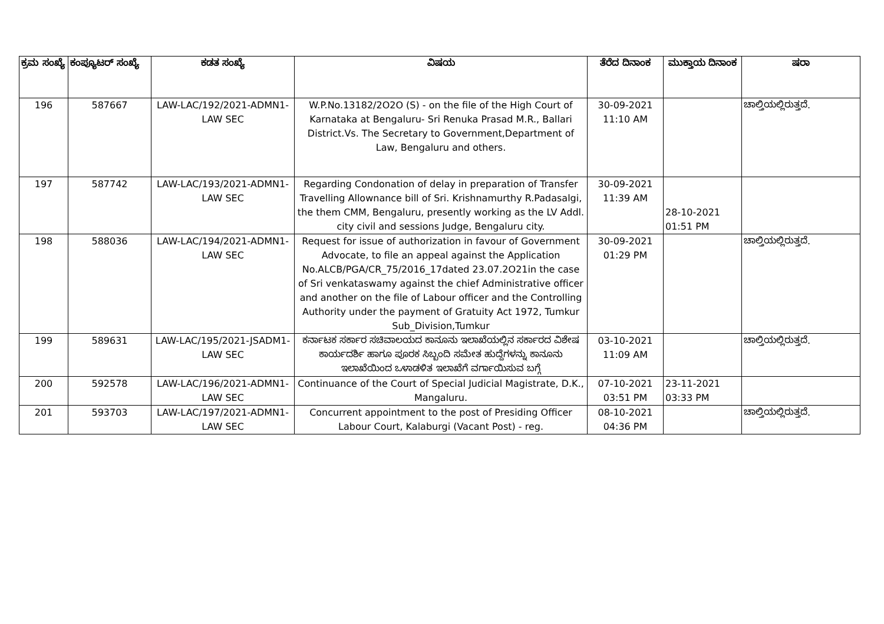| ಕ್ರಮ ಸಂಖ್ಯೆ | ಕಂಪ್ಯೂಟರ್ ಸಂಖ್ಯೆ | ಕಡತ ಸಂಖ್ಯೆ | ವಿಷಯ | ತೆರೆದ ದಿನಾಂಕ | ಮುಕ್ತಾಯ ದಿನಾಂಕ | ಷರಾ |
| --- | --- | --- | --- | --- | --- | --- |
| 196 | 587667 | LAW-LAC/192/2021-ADMN1-LAW SEC | W.P.No.13182/2O2O (S) - on the file of the High Court of Karnataka at Bengaluru- Sri Renuka Prasad M.R., Ballari District.Vs. The Secretary to Government,Department of Law, Bengaluru and others. | 30-09-2021 11:10 AM | | ಚಾಲ್ತಿಯಲ್ಲಿರುತ್ತದೆ. |
| 197 | 587742 | LAW-LAC/193/2021-ADMN1-LAW SEC | Regarding Condonation of delay in preparation of Transfer Travelling Allownance bill of Sri. Krishnamurthy R.Padasalgi, the them CMM, Bengaluru, presently working as the LV Addl. city civil and sessions Judge, Bengaluru city. | 30-09-2021 11:39 AM | 28-10-2021 01:51 PM | |
| 198 | 588036 | LAW-LAC/194/2021-ADMN1-LAW SEC | Request for issue of authorization in favour of Government Advocate, to file an appeal against the Application No.ALCB/PGA/CR_75/2016_17dated 23.07.2O21in the case of Sri venkataswamy against the chief Administrative officer and another on the file of Labour officer and the Controlling Authority under the payment of Gratuity Act 1972, Tumkur Sub_Division,Tumkur | 30-09-2021 01:29 PM | | ಚಾಲ್ತಿಯಲ್ಲಿರುತ್ತದೆ. |
| 199 | 589631 | LAW-LAC/195/2021-JSADM1-LAW SEC | ಕರ್ನಾಟಕ ಸರ್ಕಾರ ಸಚಿವಾಲಯದ ಕಾನೂನು ಇಲಾಖೆಯಲ್ಲಿನ ಸರ್ಕಾರದ ವಿಶೇಷ ಕಾರ್ಯದರ್ಶಿ ಹಾಗೂ ಪೂರಕ ಸಿಬ್ಬಂದಿ ಸಮೇತ ಹುದ್ದೆಗಳನ್ನು ಕಾನೂನು ಇಲಾಖೆಯಿಂದ ಒಳಾಡಳಿತ ಇಲಾಖೆಗೆ ವರ್ಗಾಯಿಸುವ ಬಗ್ಗೆ | 03-10-2021 11:09 AM | | ಚಾಲ್ತಿಯಲ್ಲಿರುತ್ತದೆ. |
| 200 | 592578 | LAW-LAC/196/2021-ADMN1-LAW SEC | Continuance of the Court of Special Judicial Magistrate, D.K., Mangaluru. | 07-10-2021 03:51 PM | 23-11-2021 03:33 PM | |
| 201 | 593703 | LAW-LAC/197/2021-ADMN1-LAW SEC | Concurrent appointment to the post of Presiding Officer Labour Court, Kalaburgi (Vacant Post) - reg. | 08-10-2021 04:36 PM | | ಚಾಲ್ತಿಯಲ್ಲಿರುತ್ತದೆ. |